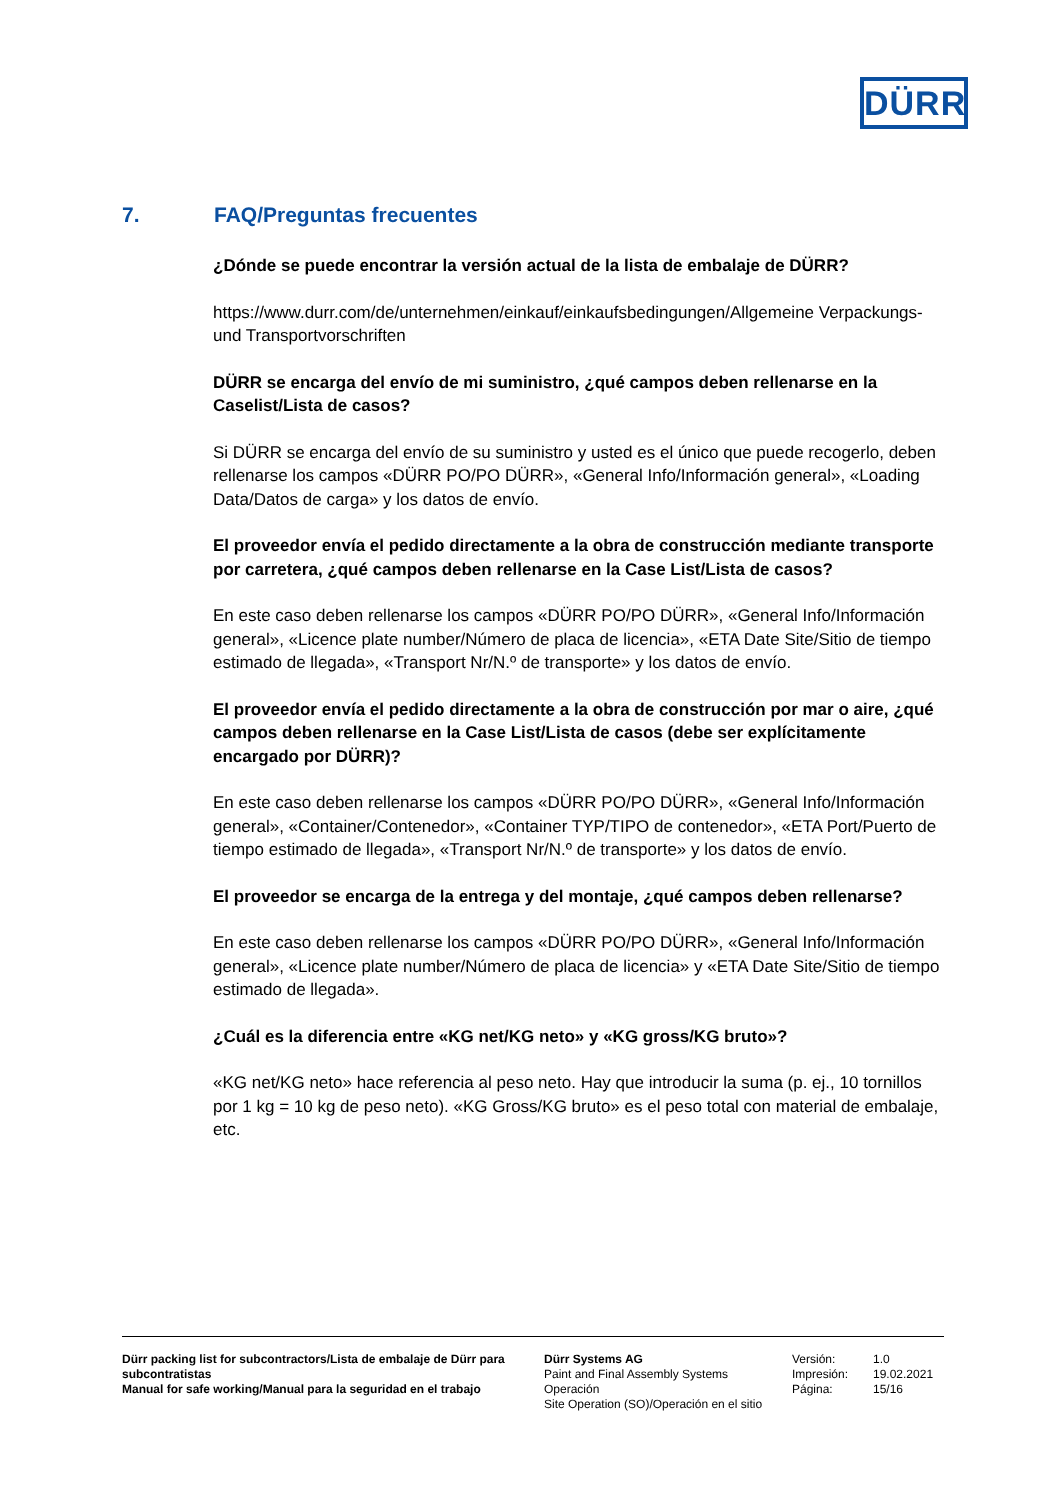DÜRR
7. FAQ/Preguntas frecuentes
¿Dónde se puede encontrar la versión actual de la lista de embalaje de DÜRR?
https://www.durr.com/de/unternehmen/einkauf/einkaufsbedingungen/Allgemeine Verpackungs- und Transportvorschriften
DÜRR se encarga del envío de mi suministro, ¿qué campos deben rellenarse en la Caselist/Lista de casos?
Si DÜRR se encarga del envío de su suministro y usted es el único que puede recogerlo, deben rellenarse los campos «DÜRR PO/PO DÜRR», «General Info/Información general», «Loading Data/Datos de carga» y los datos de envío.
El proveedor envía el pedido directamente a la obra de construcción mediante transporte por carretera, ¿qué campos deben rellenarse en la Case List/Lista de casos?
En este caso deben rellenarse los campos «DÜRR PO/PO DÜRR», «General Info/Información general», «Licence plate number/Número de placa de licencia», «ETA Date Site/Sitio de tiempo estimado de llegada», «Transport Nr/N.º de transporte» y los datos de envío.
El proveedor envía el pedido directamente a la obra de construcción por mar o aire, ¿qué campos deben rellenarse en la Case List/Lista de casos (debe ser explícitamente encargado por DÜRR)?
En este caso deben rellenarse los campos «DÜRR PO/PO DÜRR», «General Info/Información general», «Container/Contenedor», «Container TYP/TIPO de contenedor», «ETA Port/Puerto de tiempo estimado de llegada», «Transport Nr/N.º de transporte» y los datos de envío.
El proveedor se encarga de la entrega y del montaje, ¿qué campos deben rellenarse?
En este caso deben rellenarse los campos «DÜRR PO/PO DÜRR», «General Info/Información general», «Licence plate number/Número de placa de licencia» y «ETA Date Site/Sitio de tiempo estimado de llegada».
¿Cuál es la diferencia entre «KG net/KG neto» y «KG gross/KG bruto»?
«KG net/KG neto» hace referencia al peso neto. Hay que introducir la suma (p. ej., 10 tornillos por 1 kg = 10 kg de peso neto). «KG Gross/KG bruto» es el peso total con material de embalaje, etc.
Dürr packing list for subcontractors/Lista de embalaje de Dürr para subcontratistas
Manual for safe working/Manual para la seguridad en el trabajo
Dürr Systems AG
Paint and Final Assembly Systems
Operación
Site Operation (SO)/Operación en el sitio
Versión:
Impresión:
Página:
1.0
19.02.2021
15/16